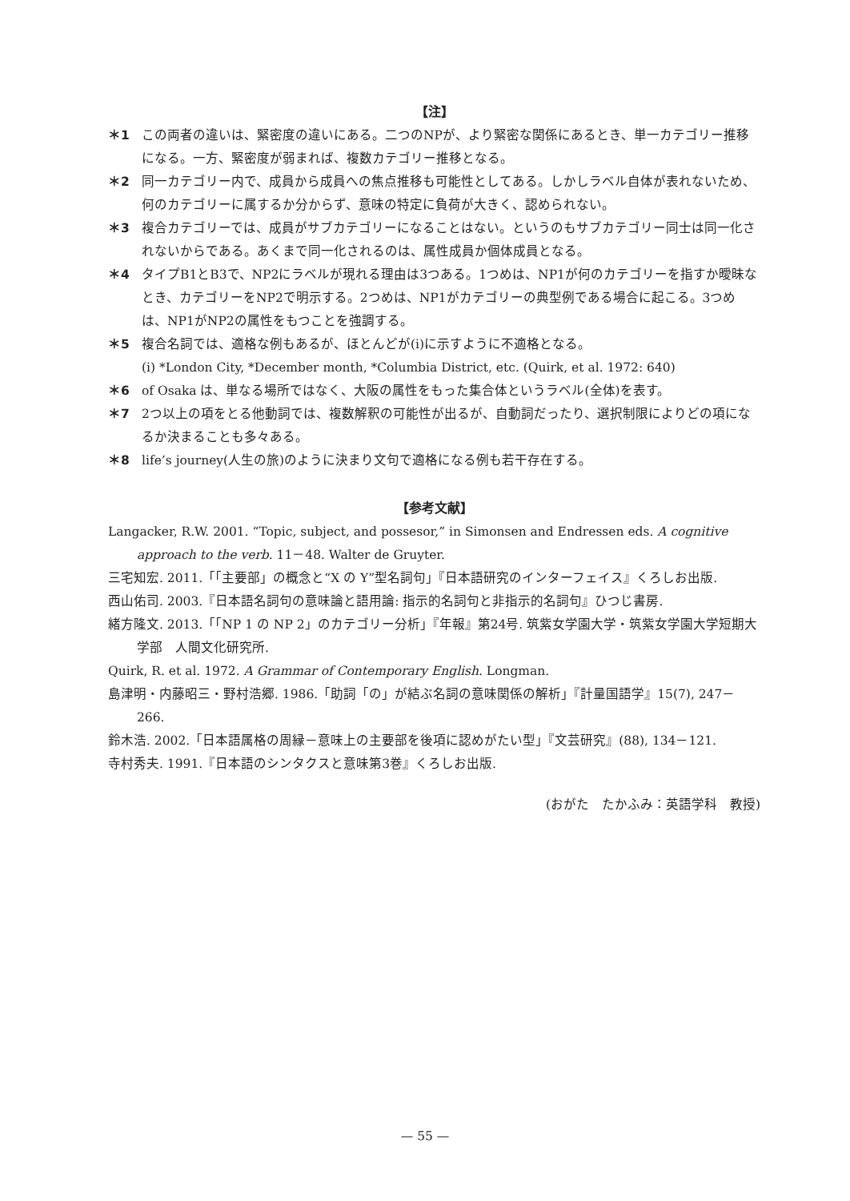【注】
＊1 この両者の違いは、緊密度の違いにある。二つのNPが、より緊密な関係にあるとき、単一カテゴリー推移になる。一方、緊密度が弱まれば、複数カテゴリー推移となる。
＊2 同一カテゴリー内で、成員から成員への焦点推移も可能性としてある。しかしラベル自体が表れないため、何のカテゴリーに属するか分からず、意味の特定に負荷が大きく、認められない。
＊3 複合カテゴリーでは、成員がサブカテゴリーになることはない。というのもサブカテゴリー同士は同一化されないからである。あくまで同一化されるのは、属性成員か個体成員となる。
＊4 タイプB1とB3で、NP2にラベルが現れる理由は3つある。1つめは、NP1が何のカテゴリーを指すか曖昧なとき、カテゴリーをNP2で明示する。2つめは、NP1がカテゴリーの典型例である場合に起こる。3つめは、NP1がNP2の属性をもつことを強調する。
＊5 複合名詞では、適格な例もあるが、ほとんどが(i)に示すように不適格となる。
(i) *London City, *December month, *Columbia District, etc. (Quirk, et al. 1972: 640)
＊6 of Osaka は、単なる場所ではなく、大阪の属性をもった集合体というラベル(全体)を表す。
＊7 2つ以上の項をとる他動詞では、複数解釈の可能性が出るが、自動詞だったり、選択制限によりどの項になるか決まることも多々ある。
＊8 life’s journey(人生の旅)のように決まり文句で適格になる例も若干存在する。
【参考文献】
Langacker, R.W. 2001. “Topic, subject, and possesor,” in Simonsen and Endressen eds. A cognitive approach to the verb. 11－48. Walter de Gruyter.
三宅知宏. 2011.「「主要部」の概念と“X の Y”型名詞句」『日本語研究のインターフェイス』くろしお出版.
西山佑司. 2003.『日本語名詞句の意味論と語用論: 指示的名詞句と非指示的名詞句』ひつじ書房.
緒方隆文. 2013.「「NP 1 の NP 2」のカテゴリー分析」『年報』第24号. 筑紫女学園大学・筑紫女学園大学短期大学部　人間文化研究所.
Quirk, R. et al. 1972. A Grammar of Contemporary English. Longman.
島津明・内藤昭三・野村浩郷. 1986.「助詞「の」が結ぶ名詞の意味関係の解析」『計量国語学』15(7), 247－266.
鈴木浩. 2002.「日本語属格の周縁－意味上の主要部を後項に認めがたい型」『文芸研究』(88), 134－121.
寺村秀夫. 1991.『日本語のシンタクスと意味第3巻』くろしお出版.
(おがた　たかふみ：英語学科　教授)
— 55 —